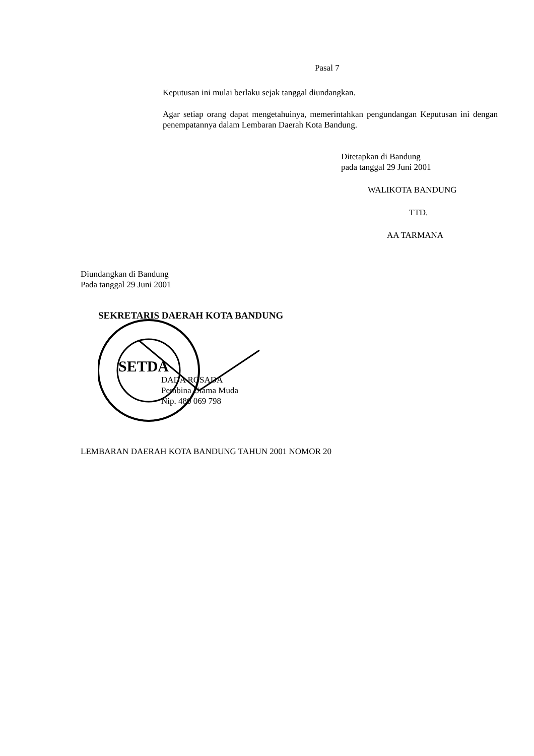Pasal 7
Keputusan ini mulai berlaku sejak tanggal diundangkan.
Agar setiap orang dapat mengetahuinya, memerintahkan pengundangan Keputusan ini dengan penempatannya dalam Lembaran Daerah Kota Bandung.
Ditetapkan di Bandung
pada tanggal 29 Juni 2001
WALIKOTA BANDUNG
TTD.
AA TARMANA
Diundangkan di Bandung
Pada tanggal 29 Juni 2001
SEKRETARIS DAERAH KOTA BANDUNG
SETDA
DADA ROSADA
Pembina Utama Muda
Nip. 480 069 798
LEMBARAN DAERAH KOTA BANDUNG TAHUN 2001 NOMOR 20